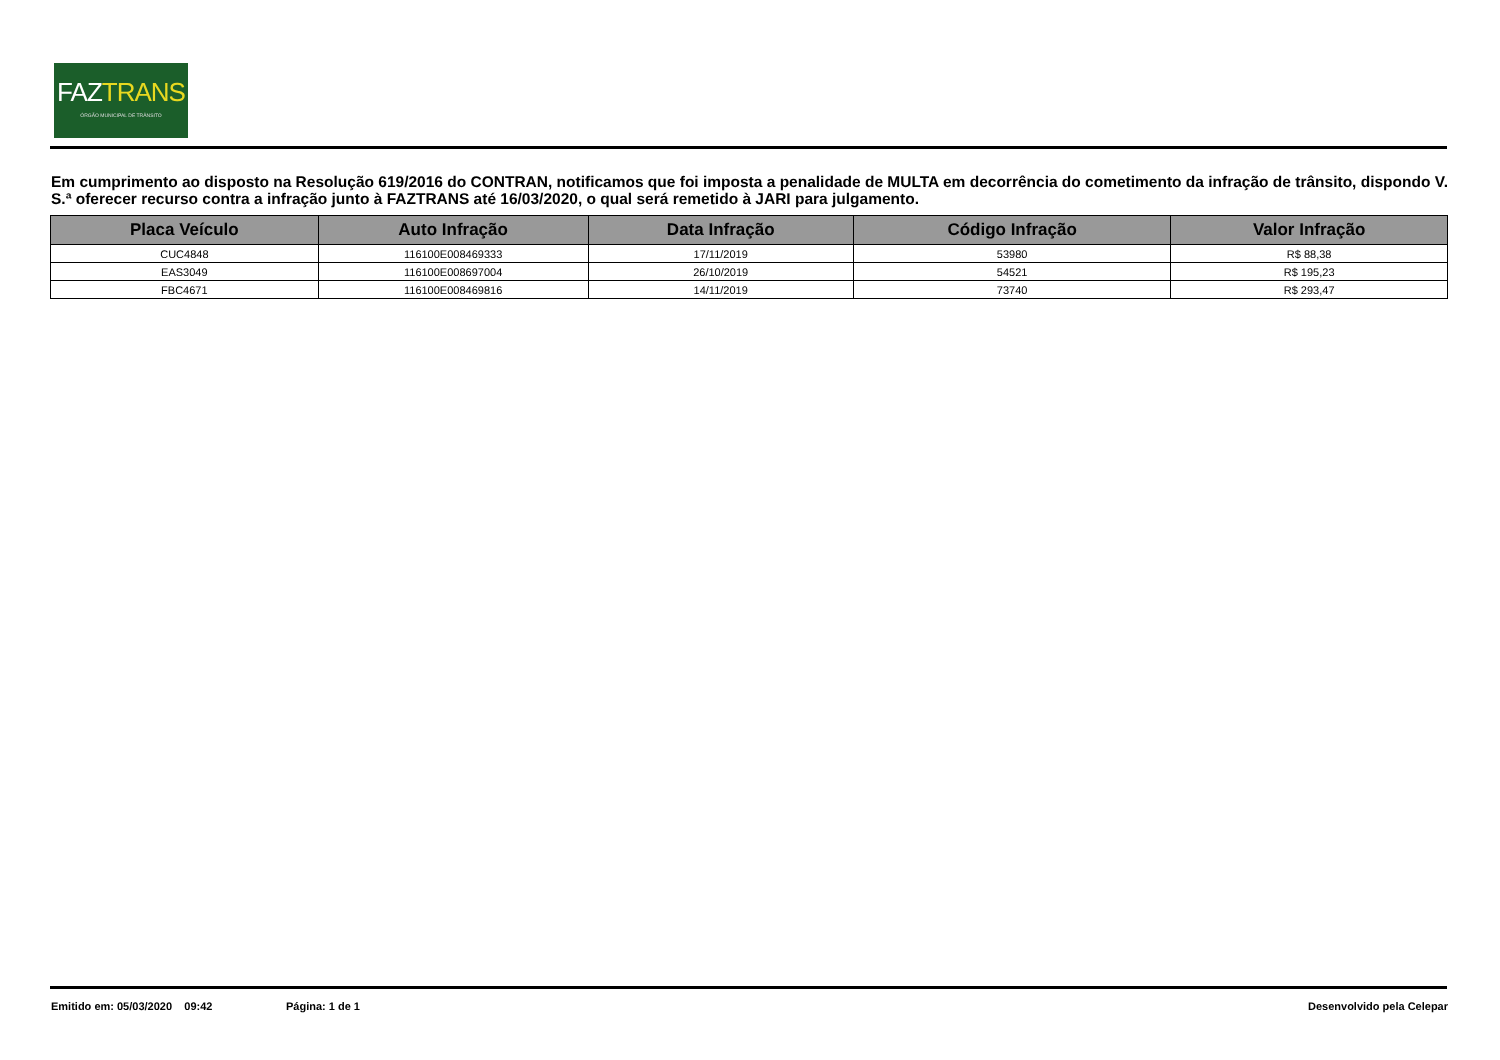FAZTRANS
ÓRGÃO MUNICIPAL DE TRÂNSITO
Em cumprimento ao disposto na Resolução 619/2016 do CONTRAN, notificamos que foi imposta a penalidade de MULTA em decorrência do cometimento da infração de trânsito, dispondo V. S.ª oferecer recurso contra a infração junto à FAZTRANS até 16/03/2020, o qual será remetido à JARI para julgamento.
| Placa Veículo | Auto Infração | Data Infração | Código Infração | Valor Infração |
| --- | --- | --- | --- | --- |
| CUC4848 | 116100E008469333 | 17/11/2019 | 53980 | R$ 88,38 |
| EAS3049 | 116100E008697004 | 26/10/2019 | 54521 | R$ 195,23 |
| FBC4671 | 116100E008469816 | 14/11/2019 | 73740 | R$ 293,47 |
Emitido em: 05/03/2020 09:42 Página: 1 de 1 Desenvolvido pela Celepar